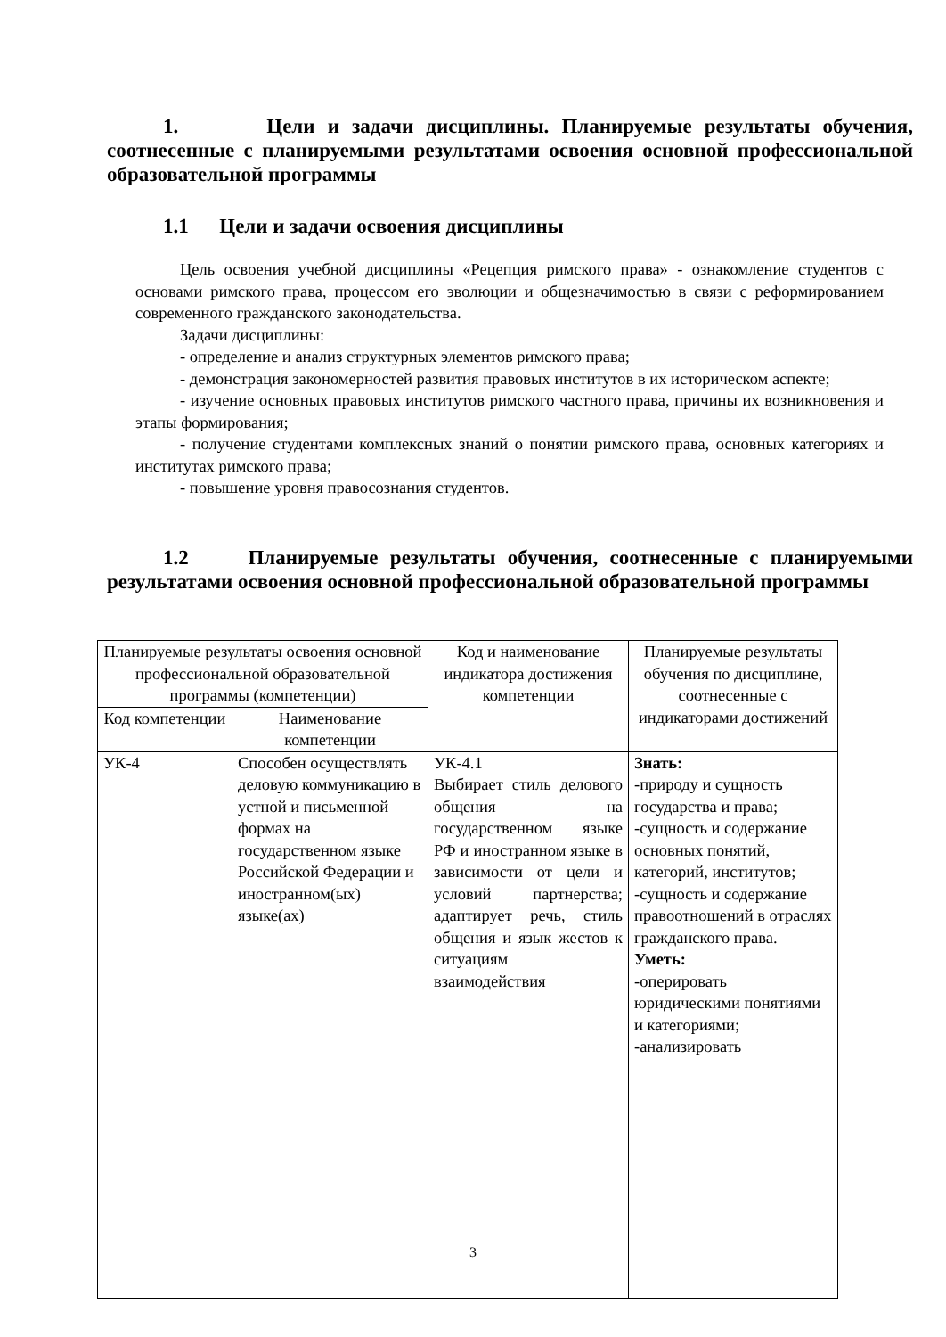1. Цели и задачи дисциплины. Планируемые результаты обучения, соотнесенные с планируемыми результатами освоения основной профессиональной образовательной программы
1.1 Цели и задачи освоения дисциплины
Цель освоения учебной дисциплины «Рецепция римского права» - ознакомление студентов с основами римского права, процессом его эволюции и общезначимостью в связи с реформированием современного гражданского законодательства.
Задачи дисциплины:
- определение и анализ структурных элементов римского права;
- демонстрация закономерностей развития правовых институтов в их историческом аспекте;
- изучение основных правовых институтов римского частного права, причины их возникновения и этапы формирования;
- получение студентами комплексных знаний о понятии римского права, основных категориях и институтах римского права;
- повышение уровня правосознания студентов.
1.2 Планируемые результаты обучения, соотнесенные с планируемыми результатами освоения основной профессиональной образовательной программы
| Планируемые результаты освоения основной профессиональной образовательной программы (компетенции) | | Код и наименование индикатора достижения компетенции | Планируемые результаты обучения по дисциплине, соотнесенные с индикаторами достижений |
| --- | --- | --- | --- |
| Код компетенции | Наименование компетенции | | |
| УК-4 | Способен осуществлять деловую коммуникацию в устной и письменной формах на государственном языке Российской Федерации и иностранном(ых) языке(ах) | УК-4.1 Выбирает стиль делового общения на государственном языке РФ и иностранном языке в зависимости от цели и условий партнерства; адаптирует речь, стиль общения и язык жестов к ситуациям взаимодействия | Знать: -природу и сущность государства и права; -сущность и содержание основных понятий, категорий, институтов; -сущность и содержание правоотношений в отраслях гражданского права. Уметь: -оперировать юридическими понятиями и категориями; -анализировать |
3